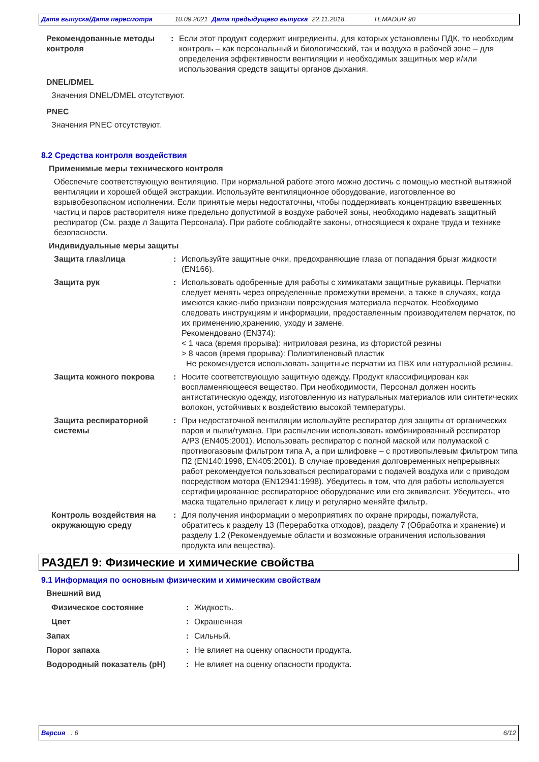Дата выпуска/Дата пересмотра 10.09.2021 Дата предыдущего выпуска 22.11.2018. TEMADUR 90
Рекомендованные методы контроля
: Если этот продукт содержит ингредиенты, для которых установлены ПДК, то необходим контроль – как персональный и биологический, так и воздуха в рабочей зоне – для определения эффективности вентиляции и необходимых защитных мер и/или использования средств защиты органов дыхания.
DNEL/DMEL
Значения DNEL/DMEL отсутствуют.
PNEC
Значения PNEC отсутствуют.
8.2 Средства контроля воздействия
Применимые меры технического контроля
Обеспечьте соответствующую вентиляцию. При нормальной работе этого можно достичь с помощью местной вытяжной вентиляции и хорошей общей экстракции. Используйте вентиляционное оборудование, изготовленное во взрывобезопасном исполнении. Если принятые меры недостаточны, чтобы поддерживать концентрацию взвешенных частиц и паров растворителя ниже предельно допустимой в воздухе рабочей зоны, необходимо надевать защитный респиратор (См. разде л Защита Персонала). При работе соблюдайте законы, относящиеся к охране труда и технике безопасности.
Индивидуальные меры защиты
Защита глаз/лица : Используйте защитные очки, предохраняющие глаза от попадания брызг жидкости (EN166).
Защита рук : Использовать одобренные для работы с химикатами защитные рукавицы. Перчатки следует менять через определенные промежутки времени, а также в случаях, когда имеются какие-либо признаки повреждения материала перчаток. Необходимо следовать инструкциям и информации, предоставленным производителем перчаток, по их применению,хранению, уходу и замене.
Рекомендовано (EN374):
< 1 часа (время прорыва): нитриловая резина, из фтористой резины
> 8 часов (время прорыва): Полиэтиленовый пластик
Не рекомендуется использовать защитные перчатки из ПВХ или натуральной резины.
Защита кожного покрова : Носите соответствующую защитную одежду. Продукт классифицирован как воспламеняющееся вещество. При необходимости, Персонал должен носить антистатическую одежду, изготовленную из натуральных материалов или синтетических волокон, устойчивых к воздействию высокой температуры.
Защита респираторной системы
: При недостаточной вентиляции используйте респиратор для защиты от органических паров и пыли/тумана. При распылении использовать комбинированный респиратор A/P3 (EN405:2001). Использовать респиратор с полной маской или полумаской с противогазовым фильтром типа A, а при шлифовке – с противопылевым фильтром типа П2 (EN140:1998, EN405:2001). В случае проведения долговременных непрерывных работ рекомендуется пользоваться респираторами с подачей воздуха или с приводом посредством мотора (EN12941:1998). Убедитесь в том, что для работы используется сертифицированное респираторное оборудование или его эквивалент. Убедитесь, что маска тщательно прилегает к лицу и регулярно меняйте фильтр.
Контроль воздействия на окружающую среду
: Для получения информации о мероприятиях по охране природы, пожалуйста, обратитесь к разделу 13 (Переработка отходов), разделу 7 (Обработка и хранение) и разделу 1.2 (Рекомендуемые области и возможные ограничения использования продукта или вещества).
РАЗДЕЛ 9: Физические и химические свойства
9.1 Информация по основным физическим и химическим свойствам
Внешний вид
Физическое состояние : Жидкость.
Цвет : Окрашенная
Запах : Сильный.
Порог запаха : Не влияет на оценку опасности продукта.
Водородный показатель (pH) : Не влияет на оценку опасности продукта.
Версия : 6 6/12